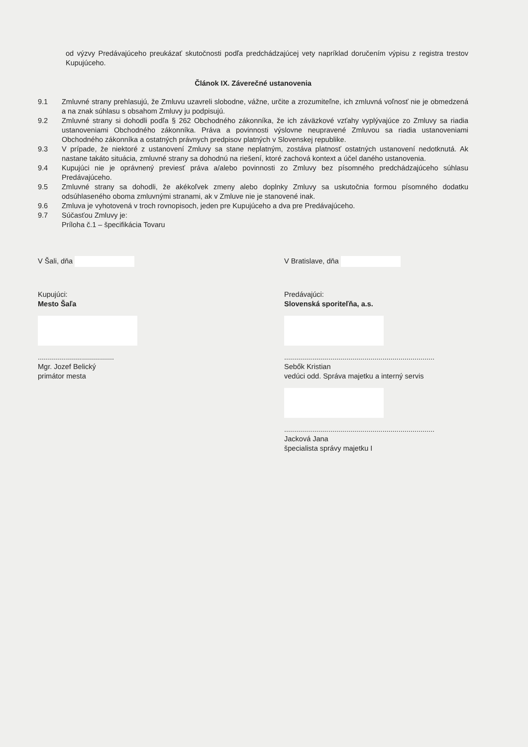od výzvy Predávajúceho preukázať skutočnosti podľa predchádzajúcej vety napríklad doručením výpisu z registra trestov Kupujúceho.
Článok IX. Záverečné ustanovenia
9.1 Zmluvné strany prehlasujú, že Zmluvu uzavreli slobodne, vážne, určite a zrozumiteľne, ich zmluvná voľnosť nie je obmedzená a na znak súhlasu s obsahom Zmluvy ju podpisujú.
9.2 Zmluvné strany si dohodli podľa § 262 Obchodného zákonníka, že ich záväzkové vzťahy vyplývajúce zo Zmluvy sa riadia ustanoveniami Obchodného zákonníka. Práva a povinnosti výslovne neupravené Zmluvou sa riadia ustanoveniami Obchodného zákonníka a ostatných právnych predpisov platných v Slovenskej republike.
9.3 V prípade, že niektoré z ustanovení Zmluvy sa stane neplatným, zostáva platnosť ostatných ustanovení nedotknutá. Ak nastane takáto situácia, zmluvné strany sa dohodnú na riešení, ktoré zachová kontext a účel daného ustanovenia.
9.4 Kupujúci nie je oprávnený previesť práva a/alebo povinnosti zo Zmluvy bez písomného predchádzajúceho súhlasu Predávajúceho.
9.5 Zmluvné strany sa dohodli, že akékoľvek zmeny alebo doplnky Zmluvy sa uskutočnia formou písomného dodatku odsúhlaseného oboma zmluvnými stranami, ak v Zmluve nie je stanovené inak.
9.6 Zmluva je vyhotovená v troch rovnopisoch, jeden pre Kupujúceho a dva pre Predávajúceho.
9.7 Súčasťou Zmluvy je:
Príloha č.1 – špecifikácia Tovaru
V Šali, dňa
Kupujúci:
Mesto Šaľa
......................................
Mgr. Jozef Belický
primátor mesta
V Bratislave, dňa
Predávajúci:
Slovenská sporiteľňa, a.s.
...........................................................................
Sebők Kristian
vedúci odd. Správa majetku a interný servis
...........................................................................
Jacková Jana
špecialista správy majetku I